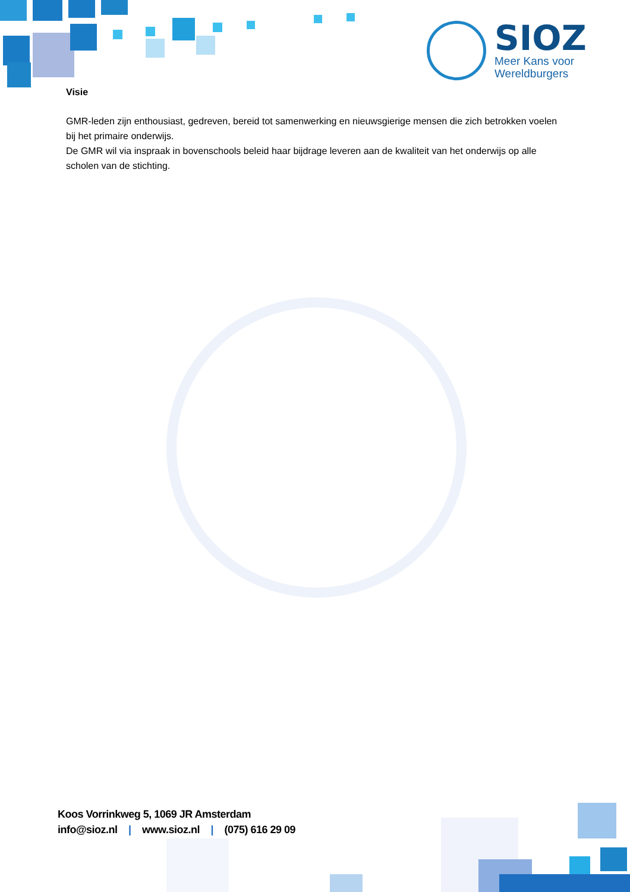SIOZ
Meer Kans voor
Wereldburgers
Visie
GMR-leden zijn enthousiast, gedreven, bereid tot samenwerking en nieuwsgierige mensen die zich betrokken voelen bij het primaire onderwijs.
De GMR wil via inspraak in bovenschools beleid haar bijdrage leveren aan de kwaliteit van het onderwijs op alle scholen van de stichting.
Koos Vorrinkweg 5, 1069 JR Amsterdam
info@sioz.nl | www.sioz.nl | (075) 616 29 09